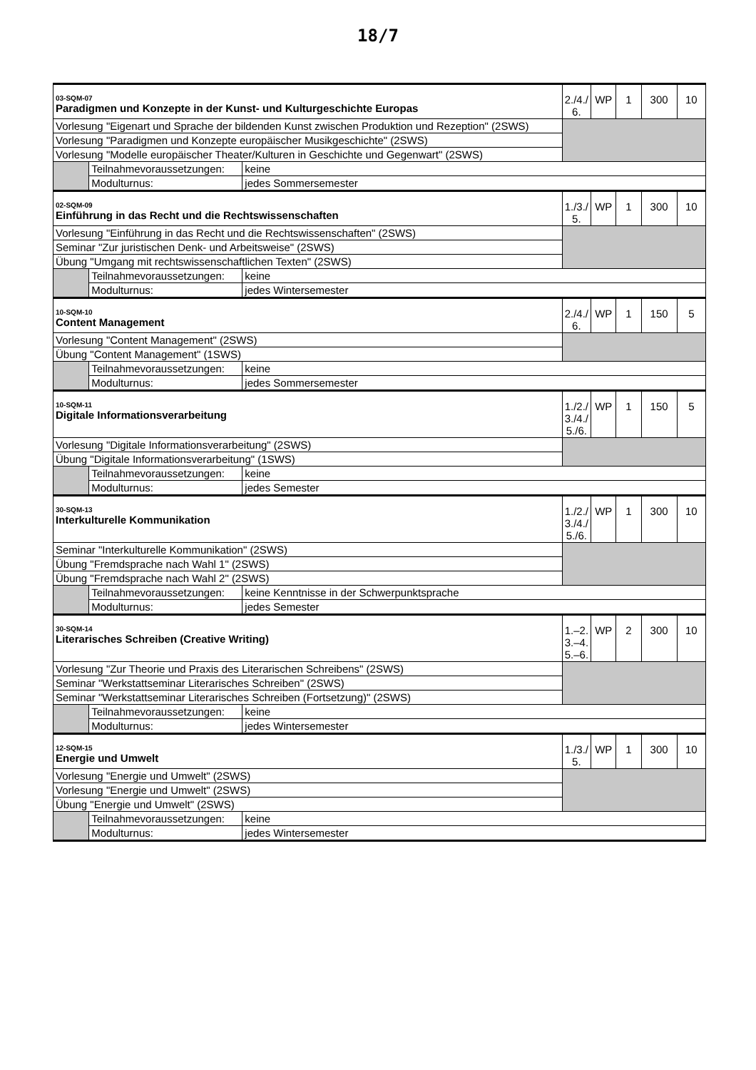18/7
| 03-SQM-07 Paradigmen und Konzepte in der Kunst- und Kulturgeschichte Europas | | | 2./4./ 6. | WP | 1 | 300 | 10 |
| Vorlesung "Eigenart und Sprache der bildenden Kunst zwischen Produktion und Rezeption" (2SWS) | | | | | | | |
| Vorlesung "Paradigmen und Konzepte europäischer Musikgeschichte" (2SWS) | | | | | | | |
| Vorlesung "Modelle europäischer Theater/Kulturen in Geschichte und Gegenwart" (2SWS) | | | | | | | |
| | Teilnahmevoraussetzungen: | keine | | | | | |
| | Modulturnus: | jedes Sommersemester | | | | | |
| 02-SQM-09 Einführung in das Recht und die Rechtswissenschaften | | | 1./3./ 5. | WP | 1 | 300 | 10 |
| Vorlesung "Einführung in das Recht und die Rechtswissenschaften" (2SWS) | | | | | | | |
| Seminar "Zur juristischen Denk- und Arbeitsweise" (2SWS) | | | | | | | |
| Übung "Umgang mit rechtswissenschaftlichen Texten" (2SWS) | | | | | | | |
| | Teilnahmevoraussetzungen: | keine | | | | | |
| | Modulturnus: | jedes Wintersemester | | | | | |
| 10-SQM-10 Content Management | | | 2./4./ 6. | WP | 1 | 150 | 5 |
| Vorlesung "Content Management" (2SWS) | | | | | | | |
| Übung "Content Management" (1SWS) | | | | | | | |
| | Teilnahmevoraussetzungen: | keine | | | | | |
| | Modulturnus: | jedes Sommersemester | | | | | |
| 10-SQM-11 Digitale Informationsverarbeitung | | | 1./2./ 3./4./ 5./6. | WP | 1 | 150 | 5 |
| Vorlesung "Digitale Informationsverarbeitung" (2SWS) | | | | | | | |
| Übung "Digitale Informationsverarbeitung" (1SWS) | | | | | | | |
| | Teilnahmevoraussetzungen: | keine | | | | | |
| | Modulturnus: | jedes Semester | | | | | |
| 30-SQM-13 Interkulturelle Kommunikation | | | 1./2./ 3./4./ 5./6. | WP | 1 | 300 | 10 |
| Seminar "Interkulturelle Kommunikation" (2SWS) | | | | | | | |
| Übung "Fremdsprache nach Wahl 1" (2SWS) | | | | | | | |
| Übung "Fremdsprache nach Wahl 2" (2SWS) | | | | | | | |
| | Teilnahmevoraussetzungen: | keine Kenntnisse in der Schwerpunktsprache | | | | | |
| | Modulturnus: | jedes Semester | | | | | |
| 30-SQM-14 Literarisches Schreiben (Creative Writing) | | | 1.–2. 3.–4. 5.–6. | WP | 2 | 300 | 10 |
| Vorlesung "Zur Theorie und Praxis des Literarischen Schreibens" (2SWS) | | | | | | | |
| Seminar "Werkstattseminar Literarisches Schreiben" (2SWS) | | | | | | | |
| Seminar "Werkstattseminar Literarisches Schreiben (Fortsetzung)" (2SWS) | | | | | | | |
| | Teilnahmevoraussetzungen: | keine | | | | | |
| | Modulturnus: | jedes Wintersemester | | | | | |
| 12-SQM-15 Energie und Umwelt | | | 1./3./ 5. | WP | 1 | 300 | 10 |
| Vorlesung "Energie und Umwelt" (2SWS) | | | | | | | |
| Vorlesung "Energie und Umwelt" (2SWS) | | | | | | | |
| Übung "Energie und Umwelt" (2SWS) | | | | | | | |
| | Teilnahmevoraussetzungen: | keine | | | | | |
| | Modulturnus: | jedes Wintersemester | | | | | |